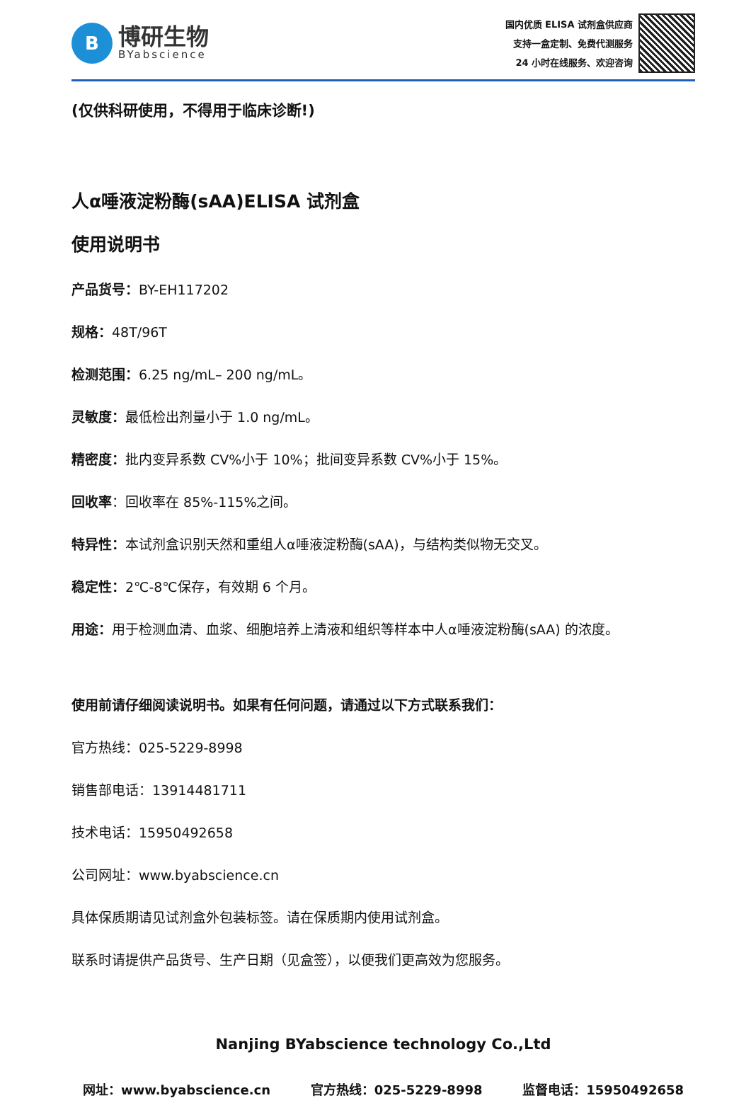B
博研生物
BYabscience
国内优质 ELISA 试剂盒供应商
支持一盒定制、免费代测服务
24 小时在线服务、欢迎咨询
(仅供科研使用，不得用于临床诊断!)
人α唾液淀粉酶(sAA)ELISA 试剂盒
使用说明书
产品货号：BY-EH117202
规格：48T/96T
检测范围：6.25 ng/mL– 200 ng/mL。
灵敏度：最低检出剂量小于 1.0 ng/mL。
精密度：批内变异系数 CV%小于 10%；批间变异系数 CV%小于 15%。
回收率：回收率在 85%-115%之间。
特异性：本试剂盒识别天然和重组人α唾液淀粉酶(sAA)，与结构类似物无交叉。
稳定性：2℃-8℃保存，有效期 6 个月。
用途：用于检测血清、血浆、细胞培养上清液和组织等样本中人α唾液淀粉酶(sAA) 的浓度。
使用前请仔细阅读说明书。如果有任何问题，请通过以下方式联系我们：
官方热线：025-5229-8998
销售部电话：13914481711
技术电话：15950492658
公司网址：www.byabscience.cn
具体保质期请见试剂盒外包装标签。请在保质期内使用试剂盒。
联系时请提供产品货号、生产日期（见盒签），以便我们更高效为您服务。
Nanjing BYabscience technology Co.,Ltd
网址：www.byabscience.cn 官方热线：025-5229-8998 监督电话：15950492658